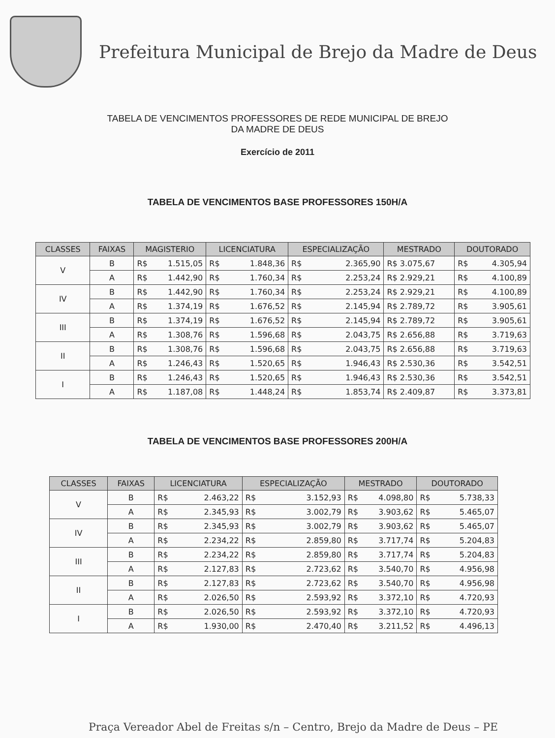Prefeitura Municipal de Brejo da Madre de Deus
TABELA DE VENCIMENTOS PROFESSORES DE REDE MUNICIPAL DE BREJO
DA MADRE DE DEUS
Exercício de 2011
TABELA DE VENCIMENTOS BASE PROFESSORES 150H/A
| CLASSES | FAIXAS | MAGISTERIO | LICENCIATURA | ESPECIALIZAÇÃO | MESTRADO | DOUTORADO |
| --- | --- | --- | --- | --- | --- | --- |
| V | B | R$ 1.515,05 | R$ 1.848,36 | R$ 2.365,90 | R$ 3.075,67 | R$ 4.305,94 |
| | A | R$ 1.442,90 | R$ 1.760,34 | R$ 2.253,24 | R$ 2.929,21 | R$ 4.100,89 |
| IV | B | R$ 1.442,90 | R$ 1.760,34 | R$ 2.253,24 | R$ 2.929,21 | R$ 4.100,89 |
| | A | R$ 1.374,19 | R$ 1.676,52 | R$ 2.145,94 | R$ 2.789,72 | R$ 3.905,61 |
| III | B | R$ 1.374,19 | R$ 1.676,52 | R$ 2.145,94 | R$ 2.789,72 | R$ 3.905,61 |
| | A | R$ 1.308,76 | R$ 1.596,68 | R$ 2.043,75 | R$ 2.656,88 | R$ 3.719,63 |
| II | B | R$ 1.308,76 | R$ 1.596,68 | R$ 2.043,75 | R$ 2.656,88 | R$ 3.719,63 |
| | A | R$ 1.246,43 | R$ 1.520,65 | R$ 1.946,43 | R$ 2.530,36 | R$ 3.542,51 |
| I | B | R$ 1.246,43 | R$ 1.520,65 | R$ 1.946,43 | R$ 2.530,36 | R$ 3.542,51 |
| | A | R$ 1.187,08 | R$ 1.448,24 | R$ 1.853,74 | R$ 2.409,87 | R$ 3.373,81 |
TABELA DE VENCIMENTOS BASE PROFESSORES 200H/A
| CLASSES | FAIXAS | LICENCIATURA | ESPECIALIZAÇÃO | MESTRADO | DOUTORADO |
| --- | --- | --- | --- | --- | --- |
| V | B | R$ 2.463,22 | R$ 3.152,93 | R$ 4.098,80 | R$ 5.738,33 |
| | A | R$ 2.345,93 | R$ 3.002,79 | R$ 3.903,62 | R$ 5.465,07 |
| IV | B | R$ 2.345,93 | R$ 3.002,79 | R$ 3.903,62 | R$ 5.465,07 |
| | A | R$ 2.234,22 | R$ 2.859,80 | R$ 3.717,74 | R$ 5.204,83 |
| III | B | R$ 2.234,22 | R$ 2.859,80 | R$ 3.717,74 | R$ 5.204,83 |
| | A | R$ 2.127,83 | R$ 2.723,62 | R$ 3.540,70 | R$ 4.956,98 |
| II | B | R$ 2.127,83 | R$ 2.723,62 | R$ 3.540,70 | R$ 4.956,98 |
| | A | R$ 2.026,50 | R$ 2.593,92 | R$ 3.372,10 | R$ 4.720,93 |
| I | B | R$ 2.026,50 | R$ 2.593,92 | R$ 3.372,10 | R$ 4.720,93 |
| | A | R$ 1.930,00 | R$ 2.470,40 | R$ 3.211,52 | R$ 4.496,13 |
Praça Vereador Abel de Freitas s/n – Centro, Brejo da Madre de Deus – PE